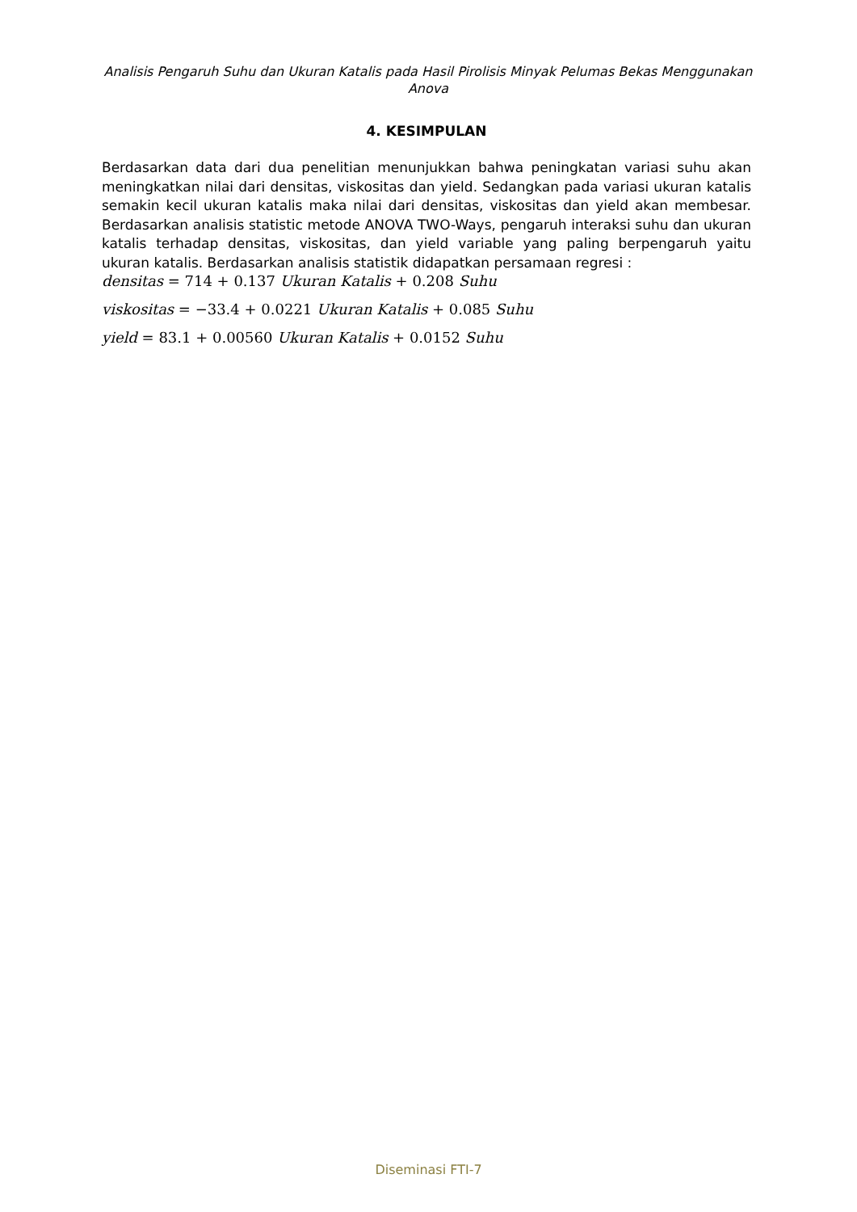Analisis Pengaruh Suhu dan Ukuran Katalis pada Hasil Pirolisis Minyak Pelumas Bekas Menggunakan Anova
4. KESIMPULAN
Berdasarkan data dari dua penelitian menunjukkan bahwa peningkatan variasi suhu akan meningkatkan nilai dari densitas, viskositas dan yield. Sedangkan pada variasi ukuran katalis semakin kecil ukuran katalis maka nilai dari densitas, viskositas dan yield akan membesar. Berdasarkan analisis statistic metode ANOVA TWO-Ways, pengaruh interaksi suhu dan ukuran katalis terhadap densitas, viskositas, dan yield variable yang paling berpengaruh yaitu ukuran katalis. Berdasarkan analisis statistik didapatkan persamaan regresi :
densitas = 714 + 0.137 Ukuran Katalis + 0.208 Suhu
viskositas = −33.4 + 0.0221 Ukuran Katalis + 0.085 Suhu
yield = 83.1 + 0.00560 Ukuran Katalis + 0.0152 Suhu
Diseminasi FTI-7